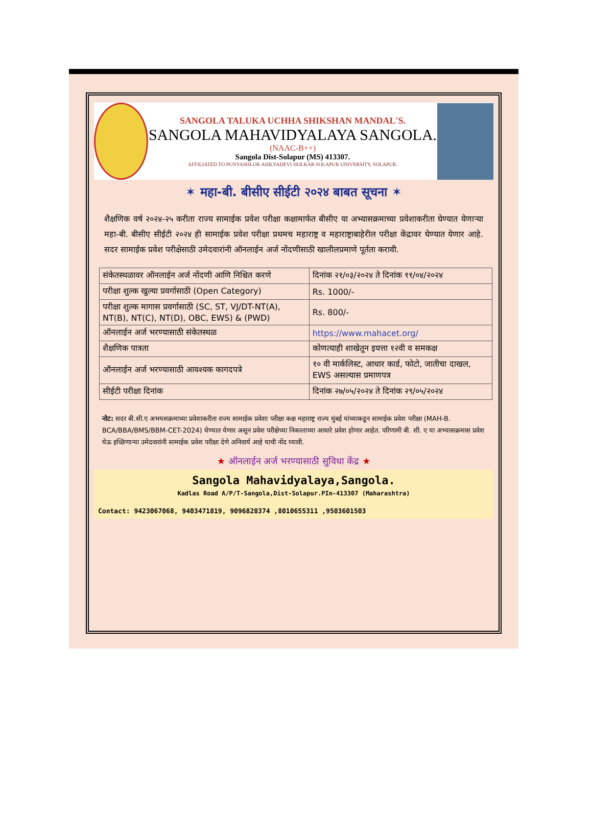SANGOLA TALUKA UCHHA SHIKSHAN MANDAL'S.
SANGOLA MAHAVIDYALAYA SANGOLA.
(NAAC-B++)
Sangola Dist-Solapur (MS) 413307.
AFFILIATED TO PUNYASHLOK AHILYADEVI HOLKAR SOLAPUR UNIVERSITY, SOLAPUR.
✶ महा-बी. बीसीए सीईटी २०२४ बाबत सूचना ✶
शैक्षणिक वर्ष २०२४-२५ करीता राज्य सामाईक प्रवेश परीक्षा कक्षामार्फत बीसीए या अभ्यासक्रमाच्या प्रवेशाकरीता घेण्यात येणाऱ्या महा-बी. बीसीए सीईटी २०२४ ही सामाईक प्रवेश परीक्षा प्रथमच महाराष्ट्र व महाराष्ट्राबाहेरील परीक्षा केंद्रावर घेण्यात येणार आहे. सदर सामाईक प्रवेश परीक्षेसाठी उमेदवारांनी ऑनलाईन अर्ज नोंदणीसाठी खालीलप्रमाणे पूर्तता करावी.
| संकेतस्थळावर ऑनलाईन अर्ज नोंदणी आणि निश्चित करणे | दिनांक २१/०३/२०२४ ते दिनांक ११/०४/२०२४ |
| परीक्षा शुल्क खुल्या प्रवर्गासाठी (Open Category) | Rs. 1000/- |
| परीक्षा शुल्क मागास प्रवर्गासाठी (SC, ST, VJ/DT-NT(A), NT(B), NT(C), NT(D), OBC, EWS) & (PWD) | Rs. 800/- |
| ऑनलाईन अर्ज भरण्यासाठी संकेतस्थळ | https://www.mahacet.org/ |
| शैक्षणिक पात्रता | कोणत्याही शाखेतून इयत्ता १२वी व समकक्ष |
| ऑनलाईन अर्ज भरण्यासाठी आवश्यक कागदपत्रे | १० वी मार्कलिस्ट, आधार कार्ड, फोटो, जातीचा दाखल, EWS असल्यास प्रमाणपत्र |
| सीईटी परीक्षा दिनांक | दिनांक २७/०५/२०२४ ते दिनांक २९/०५/२०२४ |
नोट: सदर बी.सी.ए अभयसक्रमाच्या प्रवेशाकरीता राज्य सामाईक प्रवेशा परीक्षा कक्ष महाराष्ट्र राज्य मुंबई यांच्याकडून सामाईक प्रवेश परीक्षा (MAH-B. BCA/BBA/BMS/BBM-CET-2024) घेण्यात येणार असून प्रवेश परीक्षेच्या निकालाच्या आधारे प्रवेश होणार आहेत. परिणामी बी. सी. ए या अभ्यासक्रमास प्रवेश घेऊ इच्छिणाऱ्या उमेदवारांनी सामाईक प्रवेश परीक्षा देणे अनिवार्य आहे याची नोंद घ्यावी.
★ ऑनलाईन अर्ज भरण्यासाठी सुविधा केंद्र ★
Sangola Mahavidyalaya,Sangola.
Kadlas Road A/P/T-Sangola,Dist-Solapur.PIn-413307 (Maharashtra)
Contact: 9423067068, 9403471819, 9096828374 ,8010655311 ,9503601503